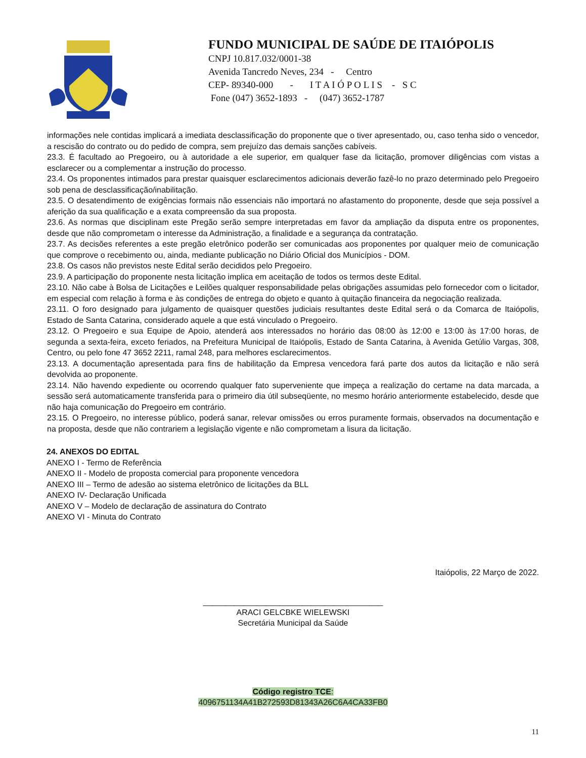FUNDO MUNICIPAL DE SAÚDE DE ITAIÓPOLIS
CNPJ 10.817.032/0001-38
Avenida Tancredo Neves, 234 - Centro
CEP- 89340-000 - I T A I Ó P O L I S - S C
Fone (047) 3652-1893 - (047) 3652-1787
informações nele contidas implicará a imediata desclassificação do proponente que o tiver apresentado, ou, caso tenha sido o vencedor, a rescisão do contrato ou do pedido de compra, sem prejuízo das demais sanções cabíveis.
23.3. É facultado ao Pregoeiro, ou à autoridade a ele superior, em qualquer fase da licitação, promover diligências com vistas a esclarecer ou a complementar a instrução do processo.
23.4. Os proponentes intimados para prestar quaisquer esclarecimentos adicionais deverão fazê-lo no prazo determinado pelo Pregoeiro sob pena de desclassificação/inabilitação.
23.5. O desatendimento de exigências formais não essenciais não importará no afastamento do proponente, desde que seja possível a aferição da sua qualificação e a exata compreensão da sua proposta.
23.6. As normas que disciplinam este Pregão serão sempre interpretadas em favor da ampliação da disputa entre os proponentes, desde que não comprometam o interesse da Administração, a finalidade e a segurança da contratação.
23.7. As decisões referentes a este pregão eletrônico poderão ser comunicadas aos proponentes por qualquer meio de comunicação que comprove o recebimento ou, ainda, mediante publicação no Diário Oficial dos Municípios - DOM.
23.8. Os casos não previstos neste Edital serão decididos pelo Pregoeiro.
23.9. A participação do proponente nesta licitação implica em aceitação de todos os termos deste Edital.
23.10. Não cabe à Bolsa de Licitações e Leilões qualquer responsabilidade pelas obrigações assumidas pelo fornecedor com o licitador, em especial com relação à forma e às condições de entrega do objeto e quanto à quitação financeira da negociação realizada.
23.11. O foro designado para julgamento de quaisquer questões judiciais resultantes deste Edital será o da Comarca de Itaiópolis, Estado de Santa Catarina, considerado aquele a que está vinculado o Pregoeiro.
23.12. O Pregoeiro e sua Equipe de Apoio, atenderá aos interessados no horário das 08:00 às 12:00 e 13:00 às 17:00 horas, de segunda a sexta-feira, exceto feriados, na Prefeitura Municipal de Itaiópolis, Estado de Santa Catarina, à Avenida Getúlio Vargas, 308, Centro, ou pelo fone 47 3652 2211, ramal 248, para melhores esclarecimentos.
23.13. A documentação apresentada para fins de habilitação da Empresa vencedora fará parte dos autos da licitação e não será devolvida ao proponente.
23.14. Não havendo expediente ou ocorrendo qualquer fato superveniente que impeça a realização do certame na data marcada, a sessão será automaticamente transferida para o primeiro dia útil subseqüente, no mesmo horário anteriormente estabelecido, desde que não haja comunicação do Pregoeiro em contrário.
23.15. O Pregoeiro, no interesse público, poderá sanar, relevar omissões ou erros puramente formais, observados na documentação e na proposta, desde que não contrariem a legislação vigente e não comprometam a lisura da licitação.
24. ANEXOS DO EDITAL
ANEXO I - Termo de Referência
ANEXO II - Modelo de proposta comercial para proponente vencedora
ANEXO III – Termo de adesão ao sistema eletrônico de licitações da BLL
ANEXO IV- Declaração Unificada
ANEXO V – Modelo de declaração de assinatura do Contrato
ANEXO VI - Minuta do Contrato
Itaiópolis, 22 Março de 2022.
________________________________________
ARACI GELCBKE WIELEWSKI
Secretária Municipal da Saúde
Código registro TCE:
4096751134A41B272593D81343A26C6A4CA33FB0
11